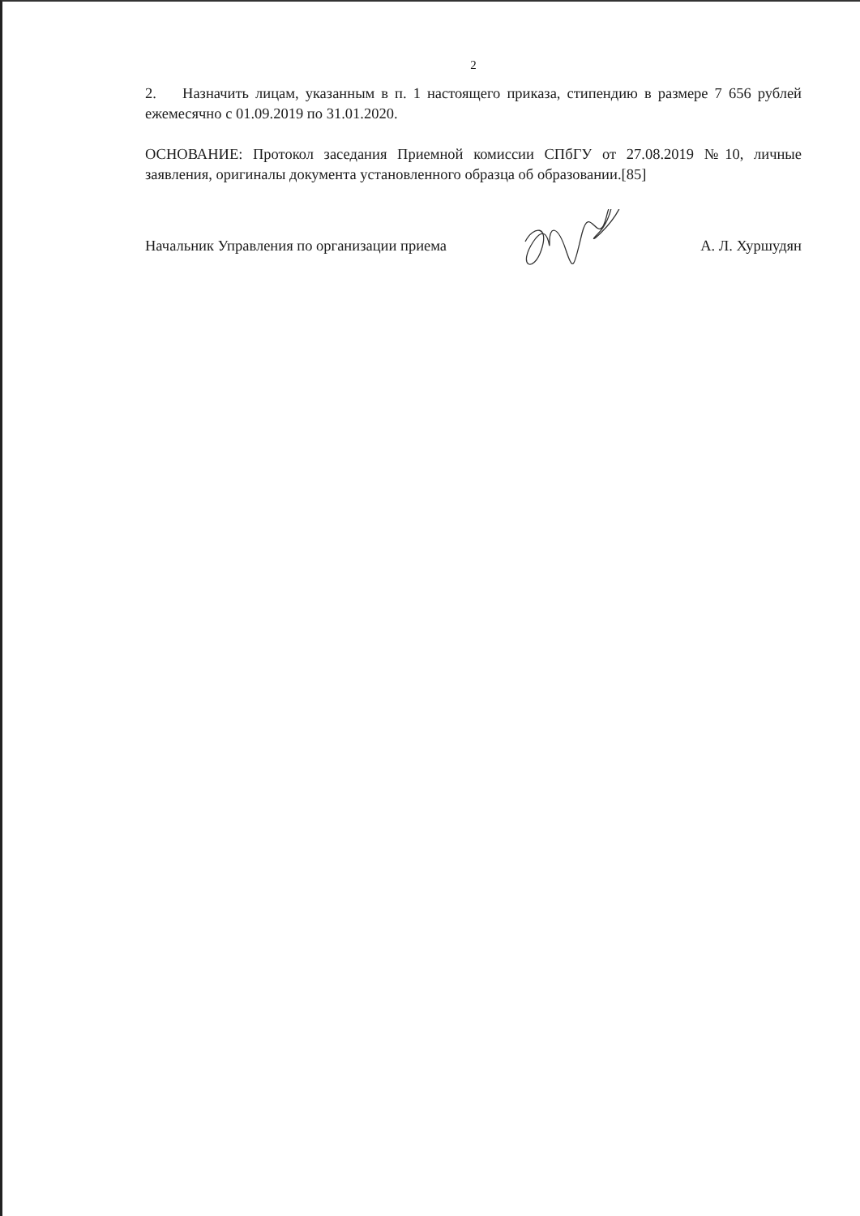2
2. Назначить лицам, указанным в п. 1 настоящего приказа, стипендию в размере 7 656 рублей ежемесячно с 01.09.2019 по 31.01.2020.
ОСНОВАНИЕ: Протокол заседания Приемной комиссии СПбГУ от 27.08.2019 №10, личные заявления, оригиналы документа установленного образца об образовании.[85]
Начальник Управления по организации приема А. Л. Хуршудян